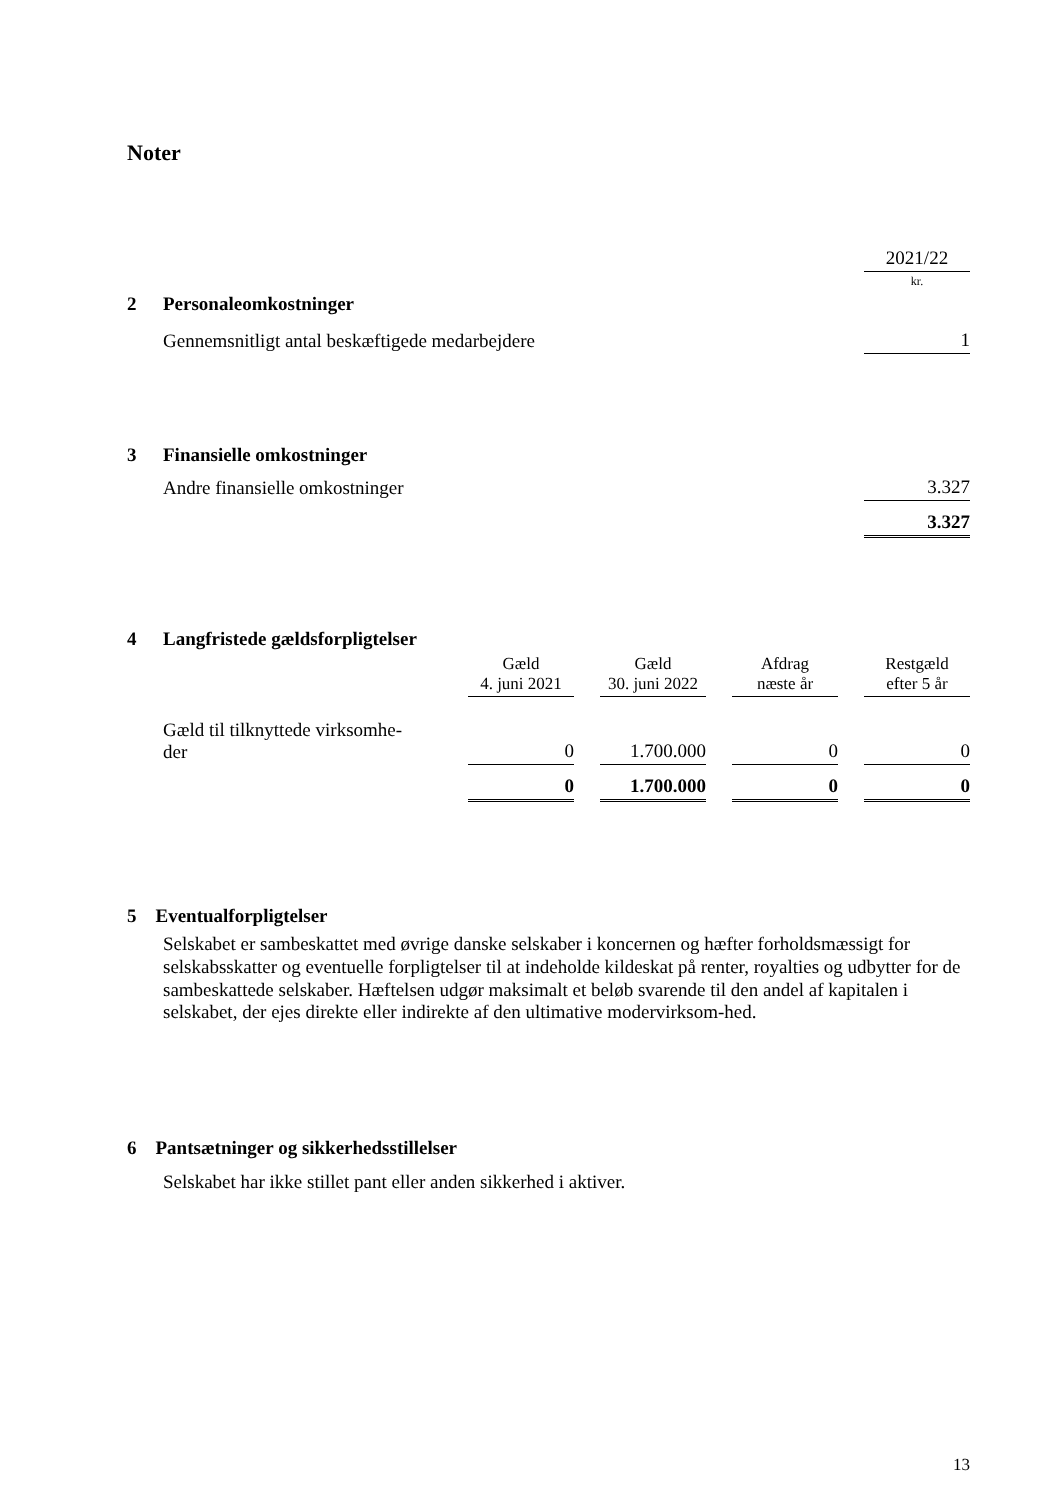Noter
| | | 2021/22 |
| | | kr. |
| 2 | Personaleomkostninger | |
| | Gennemsnitligt antal beskæftigede medarbejdere | 1 |
| 3 | Finansielle omkostninger | |
| | Andre finansielle omkostninger | 3.327 |
| | | 3.327 |
| 4 | Langfristede gældsforpligtelser | | | | | | | |
| | | Gæld 4. juni 2021 | | Gæld 30. juni 2022 | | Afdrag næste år | | Restgæld efter 5 år |
| | Gæld til tilknyttede virksomhe- der | 0 | | 1.700.000 | | 0 | | 0 |
| | | 0 | | 1.700.000 | | 0 | | 0 |
5 Eventualforpligtelser
Selskabet er sambeskattet med øvrige danske selskaber i koncernen og hæfter forholdsmæssigt for selskabsskatter og eventuelle forpligtelser til at indeholde kildeskat på renter, royalties og udbytter for de sambeskattede selskaber. Hæftelsen udgør maksimalt et beløb svarende til den andel af kapitalen i selskabet, der ejes direkte eller indirekte af den ultimative modervirksom-hed.
6 Pantsætninger og sikkerhedsstillelser
Selskabet har ikke stillet pant eller anden sikkerhed i aktiver.
13